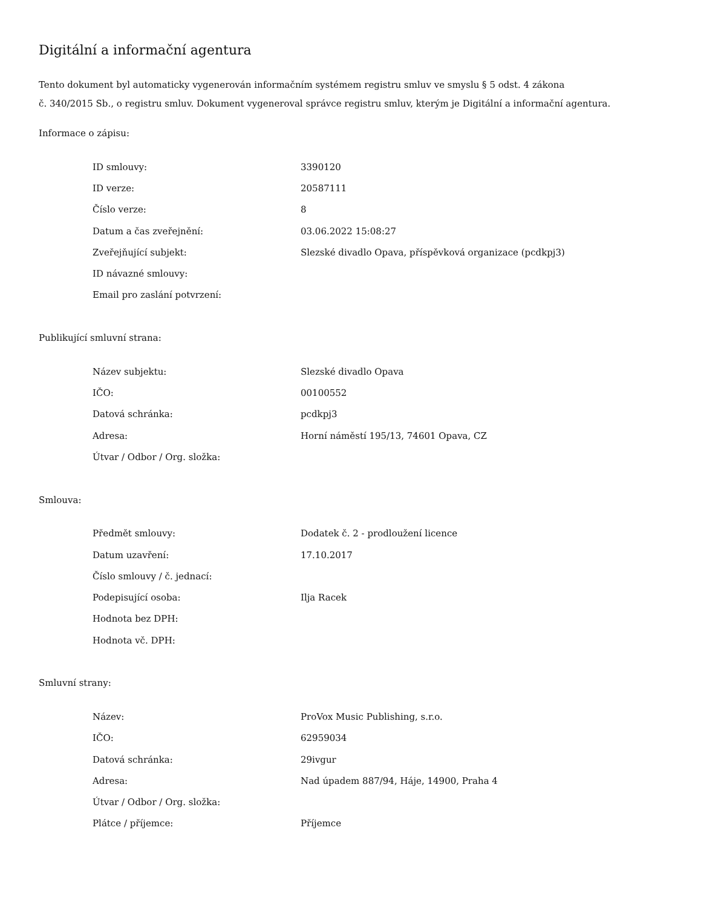Digitální a informační agentura
Tento dokument byl automaticky vygenerován informačním systémem registru smluv ve smyslu § 5 odst. 4 zákona
č. 340/2015 Sb., o registru smluv. Dokument vygeneroval správce registru smluv, kterým je Digitální a informační agentura.
Informace o zápisu:
| ID smlouvy: | 3390120 |
| ID verze: | 20587111 |
| Číslo verze: | 8 |
| Datum a čas zveřejnění: | 03.06.2022 15:08:27 |
| Zveřejňující subjekt: | Slezské divadlo Opava, příspěvková organizace (pcdkpj3) |
| ID návazné smlouvy: | |
| Email pro zaslání potvrzení: | |
Publikující smluvní strana:
| Název subjektu: | Slezské divadlo Opava |
| IČO: | 00100552 |
| Datová schránka: | pcdkpj3 |
| Adresa: | Horní náměstí 195/13, 74601 Opava, CZ |
| Útvar / Odbor / Org. složka: | |
Smlouva:
| Předmět smlouvy: | Dodatek č. 2 - prodloužení licence |
| Datum uzavření: | 17.10.2017 |
| Číslo smlouvy / č. jednací: | |
| Podepisující osoba: | Ilja Racek |
| Hodnota bez DPH: | |
| Hodnota vč. DPH: | |
Smluvní strany:
| Název: | ProVox Music Publishing, s.r.o. |
| IČO: | 62959034 |
| Datová schránka: | 29ivgur |
| Adresa: | Nad úpadem 887/94, Háje, 14900, Praha 4 |
| Útvar / Odbor / Org. složka: | |
| Plátce / příjemce: | Příjemce |